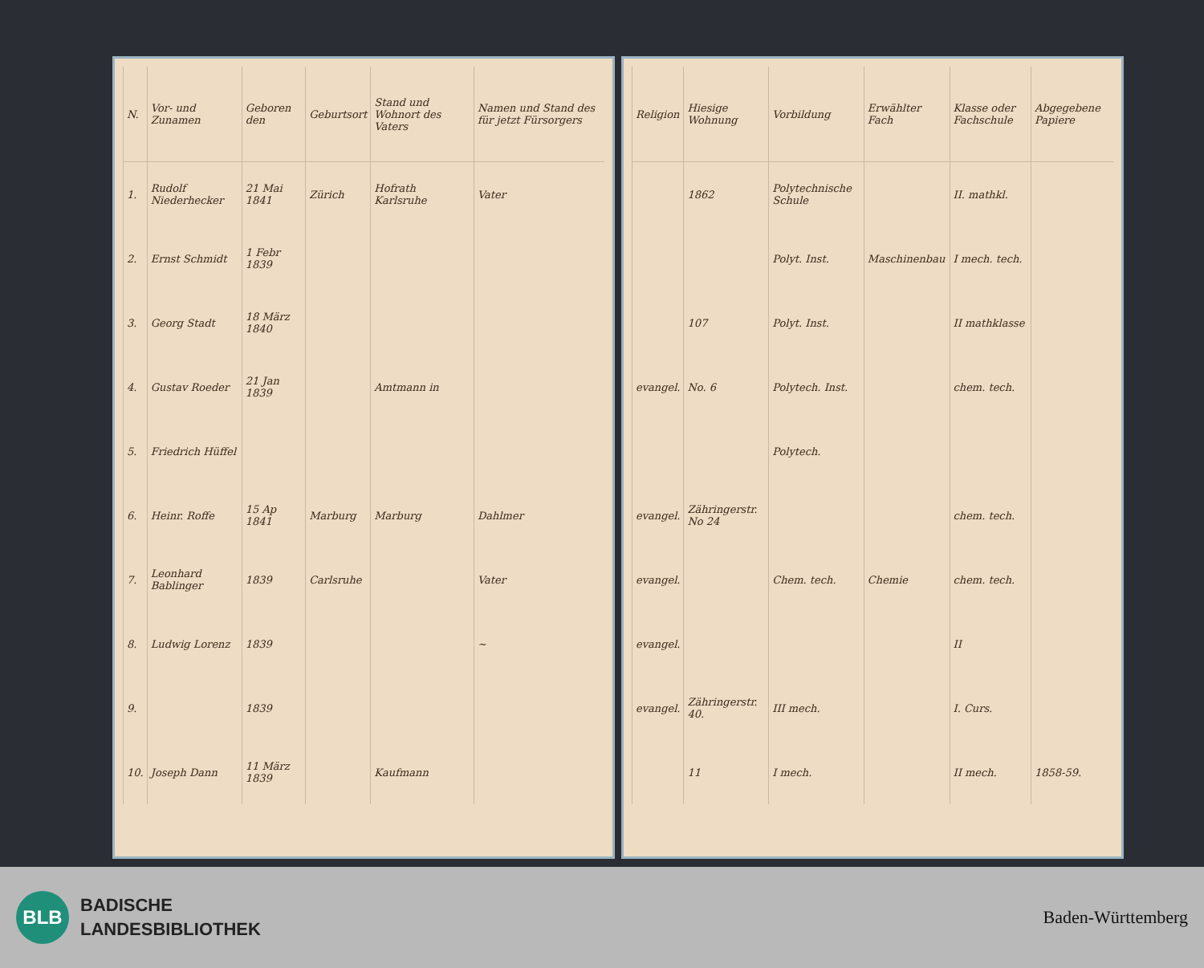| N. | Vor- und Zunamen | Geboren den | Geburtsort | Stand und Wohnort des Vaters | Namen und Stand des für jetzt Fürsorgers |
| --- | --- | --- | --- | --- | --- |
| 1. | Rudolf Niederhecker | 21 Mai 1841 | Zürich | Hofrath Karlsruhe | Vater |
| 2. | Ernst Schmidt | 1 Febr 1839 | | | |
| 3. | Georg Stadt | 18 März 1840 | | | |
| 4. | Gustav Roeder | 21 Jan 1839 | | Amtmann in | |
| 5. | Friedrich Hüffel | | | | |
| 6. | Heinr. Roffe | 15 Ap 1841 | Marburg | Marburg | Dahlmer |
| 7. | Leonhard Bablinger | 1839 | Carlsruhe | | Vater |
| 8. | Ludwig Lorenz | 1839 | | | ~ |
| 9. | | 1839 | | | |
| 10. | Joseph Dann | 11 März 1839 | | Kaufmann | |
| Religion | Hiesige Wohnung | Vorbildung | Erwählter Fach | Klasse oder Fachschule | Abgegebene Papiere |
| --- | --- | --- | --- | --- | --- |
| | 1862 | Polytechnische Schule | | II. mathkl. | |
| | | Polyt. Inst. | Maschinenbau | I mech. tech. | |
| | 107 | Polyt. Inst. | | II mathklasse | |
| evangel. | No. 6 | Polytech. Inst. | | chem. tech. | |
| | | Polytech. | | | |
| evangel. | Zähringerstr. No 24 | | | chem. tech. | |
| evangel. | | Chem. tech. | Chemie | chem. tech. | |
| evangel. | | | | II | |
| evangel. | Zähringerstr. 40. | III mech. | | I. Curs. | |
| | 11 | I mech. | | II mech. | 1858-59. |
BLB
BADISCHE
LANDESBIBLIOTHEK
Baden-Württemberg